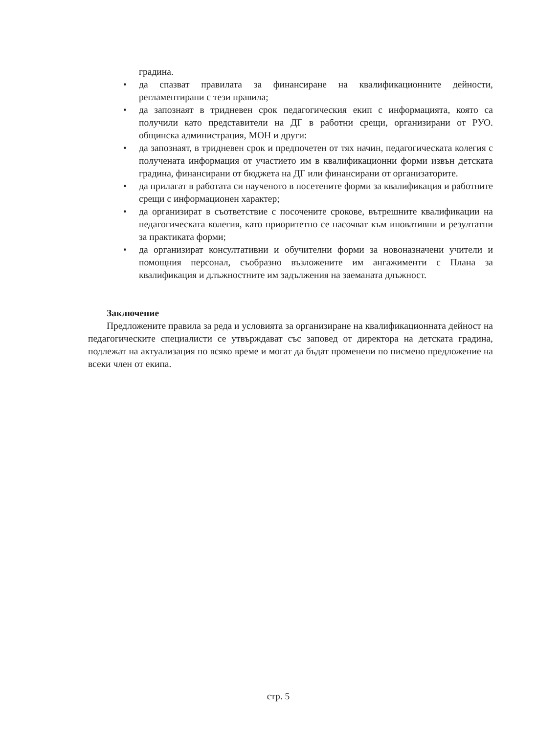градина.
• да спазват правилата за финансиране на квалификационните дейности, регламентирани с тези правила;
• да запознаят в тридневен срок педагогическия екип с информацията, която са получили като представители на ДГ в работни срещи, организирани от РУО. общинска администрация, МОН и други:
• да запознаят, в тридневен срок и предпочетен от тях начин, педагогическата колегия с получената информация от участието им в квалификационни форми извън детската градина, финансирани от бюджета на ДГ или финансирани от организаторите.
• да прилагат в работата си наученото в посетените форми за квалификация и работните срещи с информационен характер;
• да организират в съответствие с посочените срокове, вътрешните квалификации на педагогическата колегия, като приоритетно се насочват към иновативни и резултатни за практиката форми;
• да организират консултативни и обучителни форми за новоназначени учители и помощния персонал, съобразно възложените им ангажименти с Плана за квалификация и длъжностните им задължения на заеманата длъжност.
Заключение
Предложените правила за реда и условията за организиране на квалификационната дейност на педагогическите специалисти се утвърждават със заповед от директора на детската градина, подлежат на актуализация по всяко време и могат да бъдат променени по писмено предложение на всеки член от екипа.
стр. 5